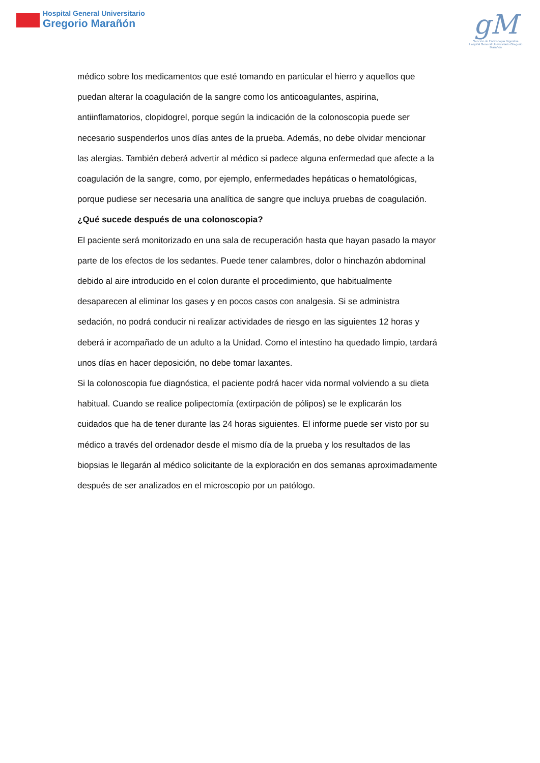Hospital General Universitario
Gregorio Marañón
gM
Sección de Endoscopia Digestiva
Hospital General Universitario Gregorio Marañón
médico sobre los medicamentos que esté tomando en particular el hierro y aquellos que puedan alterar la coagulación de la sangre como los anticoagulantes, aspirina, antiinflamatorios, clopidogrel, porque según la indicación de la colonoscopia puede ser necesario suspenderlos unos días antes de la prueba. Además, no debe olvidar mencionar las alergias. También deberá advertir al médico si padece alguna enfermedad que afecte a la coagulación de la sangre, como, por ejemplo, enfermedades hepáticas o hematológicas, porque pudiese ser necesaria una analítica de sangre que incluya pruebas de coagulación.
¿Qué sucede después de una colonoscopia?
El paciente será monitorizado en una sala de recuperación hasta que hayan pasado la mayor parte de los efectos de los sedantes. Puede tener calambres, dolor o hinchazón abdominal debido al aire introducido en el colon durante el procedimiento, que habitualmente desaparecen al eliminar los gases y en pocos casos con analgesia. Si se administra sedación, no podrá conducir ni realizar actividades de riesgo en las siguientes 12 horas y deberá ir acompañado de un adulto a la Unidad. Como el intestino ha quedado limpio, tardará unos días en hacer deposición, no debe tomar laxantes.
Si la colonoscopia fue diagnóstica, el paciente podrá hacer vida normal volviendo a su dieta habitual. Cuando se realice polipectomía (extirpación de pólipos) se le explicarán los cuidados que ha de tener durante las 24 horas siguientes. El informe puede ser visto por su médico a través del ordenador desde el mismo día de la prueba y los resultados de las biopsias le llegarán al médico solicitante de la exploración en dos semanas aproximadamente después de ser analizados en el microscopio por un patólogo.